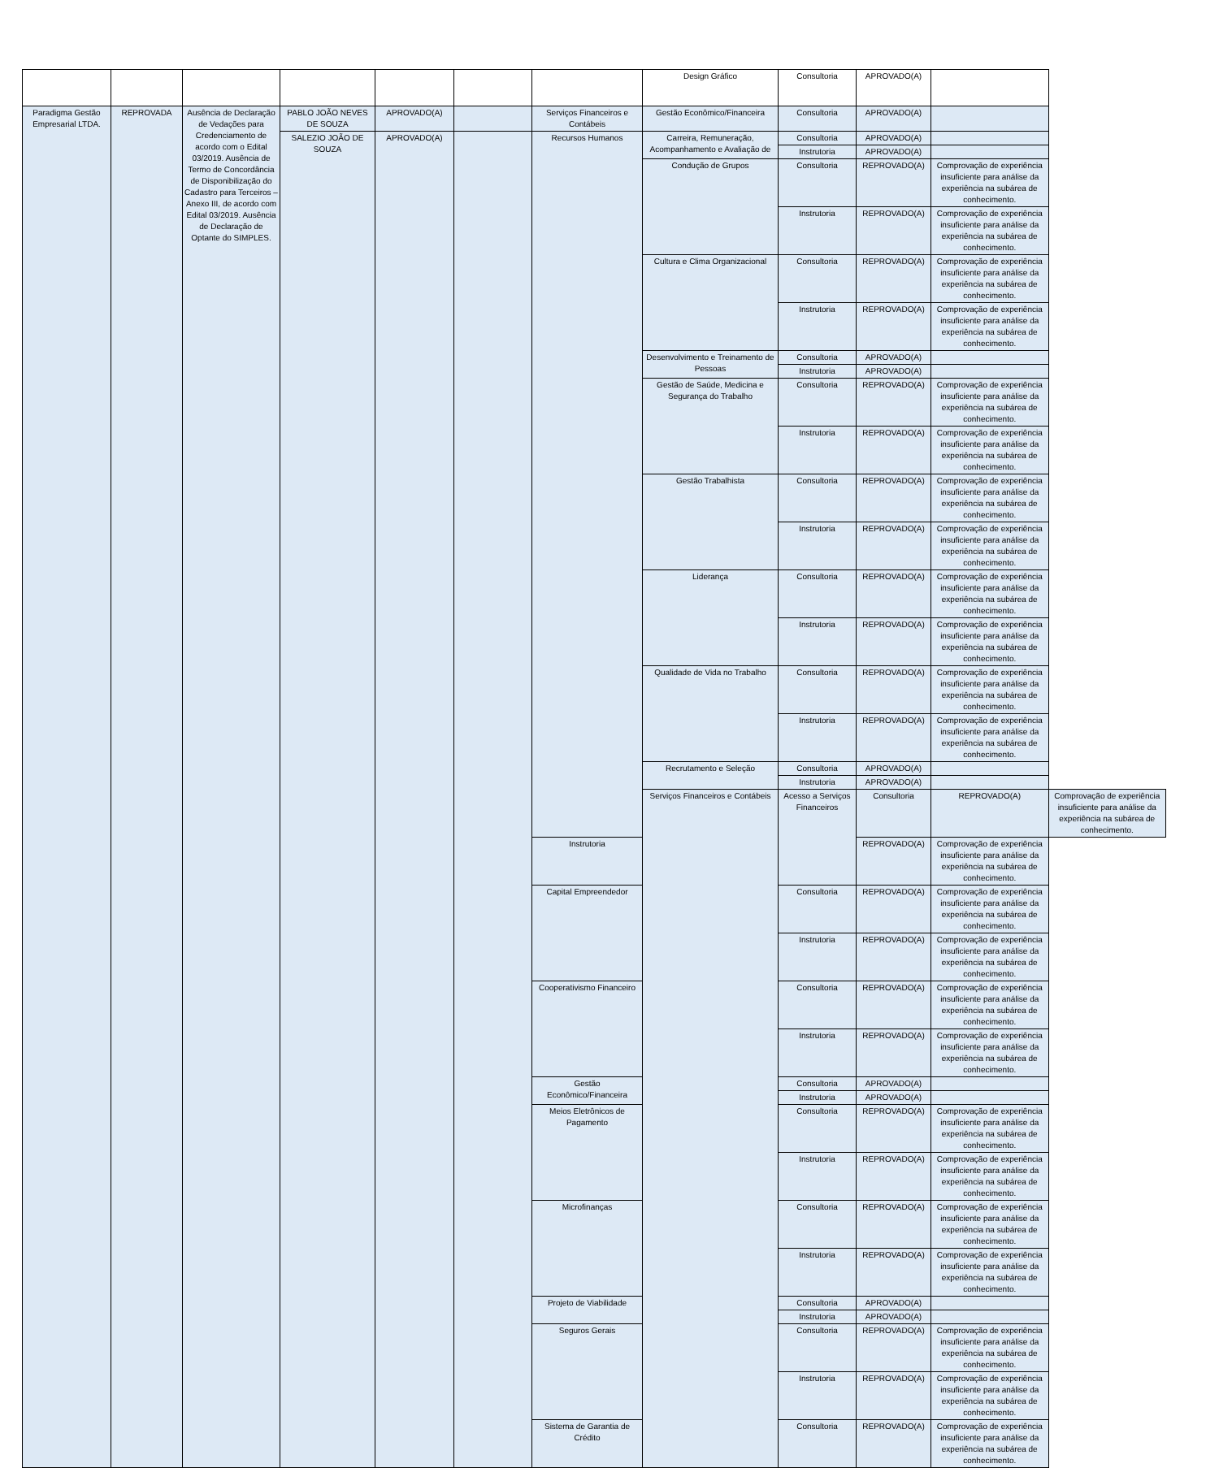| | | | | | | | Design Gráfico | Consultoria | APROVADO(A) | | | |
| Paradigma Gestão Empresarial LTDA. | REPROVADA | Ausência de Declaração de Vedações para Credenciamento de acordo com o Edital 03/2019. Ausência de Termo de Concordância de Disponibilização do Cadastro para Terceiros – Anexo III, de acordo com Edital 03/2019. Ausência de Declaração de Optante do SIMPLES. | PABLO JOÃO NEVES DE SOUZA | APROVADO(A) | | Serviços Financeiros e Contábeis | Gestão Econômico/Financeira | Consultoria | APROVADO(A) | | | |
| | | | SALEZIO JOÃO DE SOUZA | APROVADO(A) | | Recursos Humanos | Carreira, Remuneração, Acompanhamento e Avaliação de | Consultoria | APROVADO(A) | | | |
| | | | | | | | | Instrutoria | APROVADO(A) | | | |
| | | | | | | | Condução de Grupos | Consultoria | REPROVADO(A) | Comprovação de experiência insuficiente para análise da experiência na subárea de conhecimento. | | |
| | | | | | | | | Instrutoria | REPROVADO(A) | Comprovação de experiência insuficiente para análise da experiência na subárea de conhecimento. | | |
| | | | | | | | Cultura e Clima Organizacional | Consultoria | REPROVADO(A) | Comprovação de experiência insuficiente para análise da experiência na subárea de conhecimento. | | |
| | | | | | | | | Instrutoria | REPROVADO(A) | Comprovação de experiência insuficiente para análise da experiência na subárea de conhecimento. | | |
| | | | | | | | Desenvolvimento e Treinamento de Pessoas | Consultoria | APROVADO(A) | | | |
| | | | | | | | | Instrutoria | APROVADO(A) | | | |
| | | | | | | | Gestão de Saúde, Medicina e Segurança do Trabalho | Consultoria | REPROVADO(A) | Comprovação de experiência insuficiente para análise da experiência na subárea de conhecimento. | | |
| | | | | | | | | Instrutoria | REPROVADO(A) | Comprovação de experiência insuficiente para análise da experiência na subárea de conhecimento. | | |
| | | | | | | | Gestão Trabalhista | Consultoria | REPROVADO(A) | Comprovação de experiência insuficiente para análise da experiência na subárea de conhecimento. | | |
| | | | | | | | | Instrutoria | REPROVADO(A) | Comprovação de experiência insuficiente para análise da experiência na subárea de conhecimento. | | |
| | | | | | | | Liderança | Consultoria | REPROVADO(A) | Comprovação de experiência insuficiente para análise da experiência na subárea de conhecimento. | | |
| | | | | | | | | Instrutoria | REPROVADO(A) | Comprovação de experiência insuficiente para análise da experiência na subárea de conhecimento. | | |
| | | | | | | | Qualidade de Vida no Trabalho | Consultoria | REPROVADO(A) | Comprovação de experiência insuficiente para análise da experiência na subárea de conhecimento. | | |
| | | | | | | | | Instrutoria | REPROVADO(A) | Comprovação de experiência insuficiente para análise da experiência na subárea de conhecimento. | | |
| | | | | | | | Recrutamento e Seleção | Consultoria | APROVADO(A) | | | |
| | | | | | | | | Instrutoria | APROVADO(A) | | | |
| | | | | | | | | Serviços Financeiros e Contábeis | Acesso a Serviços Financeiros | Consultoria | REPROVADO(A) | Comprovação de experiência insuficiente para análise da experiência na subárea de conhecimento. |
| | | | | | | Instrutoria | REPROVADO(A) | | | Comprovação de experiência insuficiente para análise da experiência na subárea de conhecimento. | | |
| | | | | | | Capital Empreendedor | Consultoria | | REPROVADO(A) | Comprovação de experiência insuficiente para análise da experiência na subárea de conhecimento. | | |
| | | | | | | | Instrutoria | | REPROVADO(A) | Comprovação de experiência insuficiente para análise da experiência na subárea de conhecimento. | | |
| | | | | | | Cooperativismo Financeiro | Consultoria | | REPROVADO(A) | Comprovação de experiência insuficiente para análise da experiência na subárea de conhecimento. | | |
| | | | | | | | Instrutoria | | REPROVADO(A) | Comprovação de experiência insuficiente para análise da experiência na subárea de conhecimento. | | |
| | | | | | | Gestão Econômico/Financeira | Consultoria | | APROVADO(A) | | | |
| | | | | | | | Instrutoria | | APROVADO(A) | | | |
| | | | | | | Meios Eletrônicos de Pagamento | Consultoria | | REPROVADO(A) | Comprovação de experiência insuficiente para análise da experiência na subárea de conhecimento. | | |
| | | | | | | | Instrutoria | | REPROVADO(A) | Comprovação de experiência insuficiente para análise da experiência na subárea de conhecimento. | | |
| | | | | | | Microfinanças | Consultoria | | REPROVADO(A) | Comprovação de experiência insuficiente para análise da experiência na subárea de conhecimento. | | |
| | | | | | | | Instrutoria | | REPROVADO(A) | Comprovação de experiência insuficiente para análise da experiência na subárea de conhecimento. | | |
| | | | | | | Projeto de Viabilidade | Consultoria | | APROVADO(A) | | | |
| | | | | | | | Instrutoria | | APROVADO(A) | | | |
| | | | | | | Seguros Gerais | Consultoria | | REPROVADO(A) | Comprovação de experiência insuficiente para análise da experiência na subárea de conhecimento. | | |
| | | | | | | | Instrutoria | | REPROVADO(A) | Comprovação de experiência insuficiente para análise da experiência na subárea de conhecimento. | | |
| | | | | | | Sistema de Garantia de Crédito | Consultoria | | REPROVADO(A) | Comprovação de experiência insuficiente para análise da experiência na subárea de conhecimento. | | |